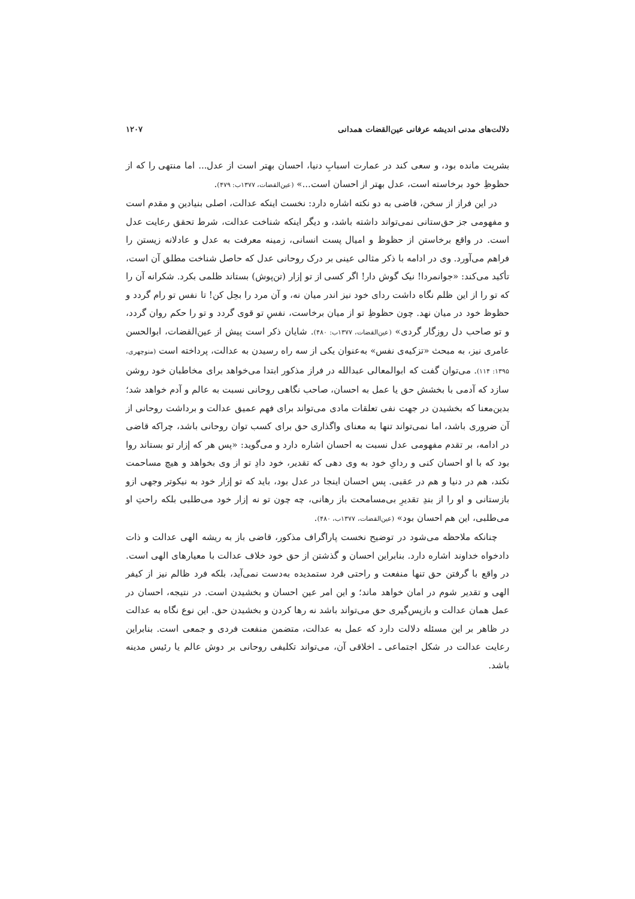دلالت‌های مدنی اندیشه عرفانی عین‌القضات همدانی ۱۲۰۷
بشریت مانده بود، و سعی کند در عمارت اسبابِ دنیا، احسان بهتر است از عدل... اما منتهی را که از حظوظِ خود برخاسته است، عدل بهتر از احسان است...» (عین‌القضات، ۱۳۷۷ب: ۴۷۹).
در این فراز از سخن، قاضی به دو نکته اشاره دارد: نخست اینکه عدالت، اصلی بنیادین و مقدم است و مفهومی جز حق‌ستانی نمی‌تواند داشته باشد، و دیگر اینکه شناخت عدالت، شرط تحقق رعایت عدل است. در واقع برخاستن از حظوظ و امیال پست انسانی، زمینه معرفت به عدل و عادلانه زیستن را فراهم می‌آورد. وی در ادامه با ذکر مثالی عینی بر درک روحانی عدل که حاصل شناخت مطلق آن است، تأکید می‌کند: «جوانمردا! نیک گوش دار! اگر کسی از تو إزار (تن‌پوش) بستاند ظلمی بکرد. شکرانه آن را که تو را از این ظلم نگاه داشت ردای خود نیز اندر میان نه، و آن مرد را بحِل کن! تا نفس تو رام گردد و حظوظ خود در میان نهد. چون حظوظِ تو از میان برخاست، نفسِ تو قوی گردد و تو را حکم روان گردد، و تو صاحب دل روزگار گردی» (عین‌القضات، ۱۳۷۷ب: ۴۸۰). شایان ذکر است پیش از عین‌القضات، ابوالحسن عامری نیز، به مبحث «تزکیه‌ی نفس» به‌عنوان یکی از سه راه رسیدن به عدالت، پرداخته است (منوچهری، ۱۳۹۵: ۱۱۴). می‌توان گفت که ابوالمعالی عبدالله در فراز مذکور ابتدا می‌خواهد برای مخاطبان خود روشن سازد که آدمی با بخشش حق یا عمل به احسان، صاحب نگاهی روحانی نسبت به عالم و آدم خواهد شد؛ بدین‌معنا که بخشیدن در جهت نفی تعلقات مادی می‌تواند برای فهم عمیق عدالت و برداشت روحانی از آن ضروری باشد، اما نمی‌تواند تنها به معنای واگذاری حق برای کسب توان روحانی باشد، چراکه قاضی در ادامه، بر تقدم مفهومی عدل نسبت به احسان اشاره دارد و می‌گوید: «پس هر که إزار تو بستاند روا بود که با او احسان کنی و ردایِ خود به وی دهی که تقدیر، خود دادِ تو از وی بخواهد و هیچ مساحمت نکند، هم در دنیا و هم در عقبی. پس احسان اینجا در عدل بود، باید که تو إزار خود به نیکوتر وجهی ازو بازستانی و او را از بندِ تقدیرِ بی‌مسامحت باز رهانی، چه چون تو نه إزار خود می‌طلبی بلکه راحتِ او می‌طلبی، این هم احسان بود» (عین‌القضات، ۱۳۷۷ب، ۴۸۰).
چنانکه ملاحظه می‌شود در توضیح نخست پاراگراف مذکور، قاضی باز به ریشه الهی عدالت و ذات دادخواه خداوند اشاره دارد. بنابراین احسان و گذشتن از حق خود خلاف عدالت با معیارهای الهی است. در واقع با گرفتن حق تنها منفعت و راحتی فرد ستمدیده به‌دست نمی‌آید، بلکه فرد ظالم نیز از کیفر الهی و تقدیر شوم در امان خواهد ماند؛ و این امر عین احسان و بخشیدن است. در نتیجه، احسان در عمل همان عدالت و بازپس‌گیری حق می‌تواند باشد نه رها کردن و بخشیدن حق. این نوع نگاه به عدالت در ظاهر بر این مسئله دلالت دارد که عمل به عدالت، متضمن منفعت فردی و جمعی است. بنابراین رعایت عدالت در شکل اجتماعی ـ اخلاقی آن، می‌تواند تکلیفی روحانی بر دوش عالم یا رئیس مدینه باشد.